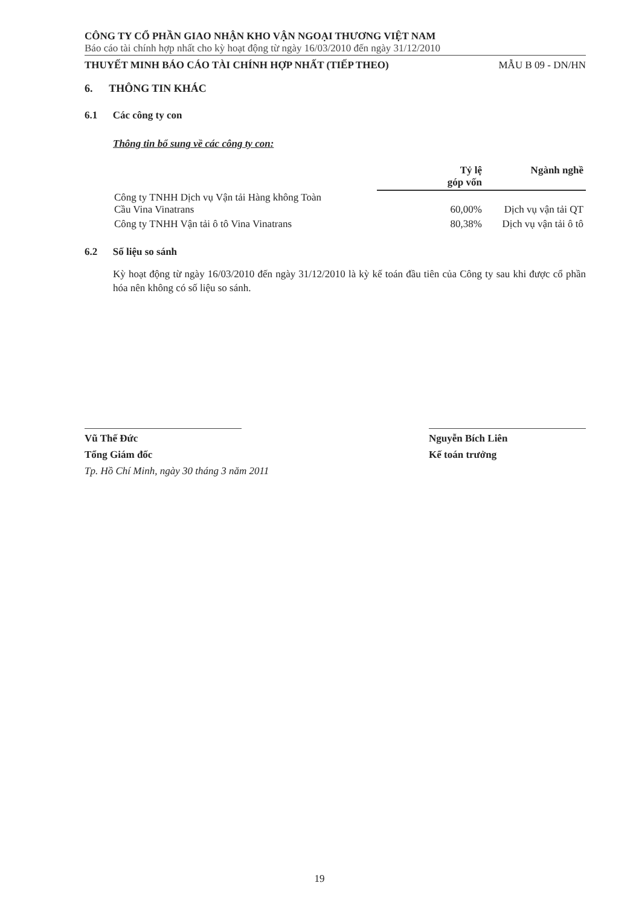CÔNG TY CỔ PHẦN GIAO NHẬN KHO VẬN NGOẠI THƯƠNG VIỆT NAM
Báo cáo tài chính hợp nhất cho kỳ hoạt động từ ngày 16/03/2010 đến ngày 31/12/2010
THUYẾT MINH BÁO CÁO TÀI CHÍNH HỢP NHẤT (TIẾP THEO) MẪU B 09 - DN/HN
6. THÔNG TIN KHÁC
6.1 Các công ty con
Thông tin bổ sung về các công ty con:
| | Tỷ lệ góp vốn | Ngành nghề |
| --- | --- | --- |
| Công ty TNHH Dịch vụ Vận tải Hàng không Toàn Cầu Vina Vinatrans | 60,00% | Dịch vụ vận tải QT |
| Công ty TNHH Vận tải ô tô Vina Vinatrans | 80,38% | Dịch vụ vận tải ô tô |
6.2 Số liệu so sánh
Kỳ hoạt động từ ngày 16/03/2010 đến ngày 31/12/2010 là kỳ kế toán đầu tiên của Công ty sau khi được cổ phần hóa nên không có số liệu so sánh.
Vũ Thế Đức
Tổng Giám đốc
Nguyễn Bích Liên
Kế toán trưởng
Tp. Hồ Chí Minh, ngày 30 tháng 3 năm 2011
19